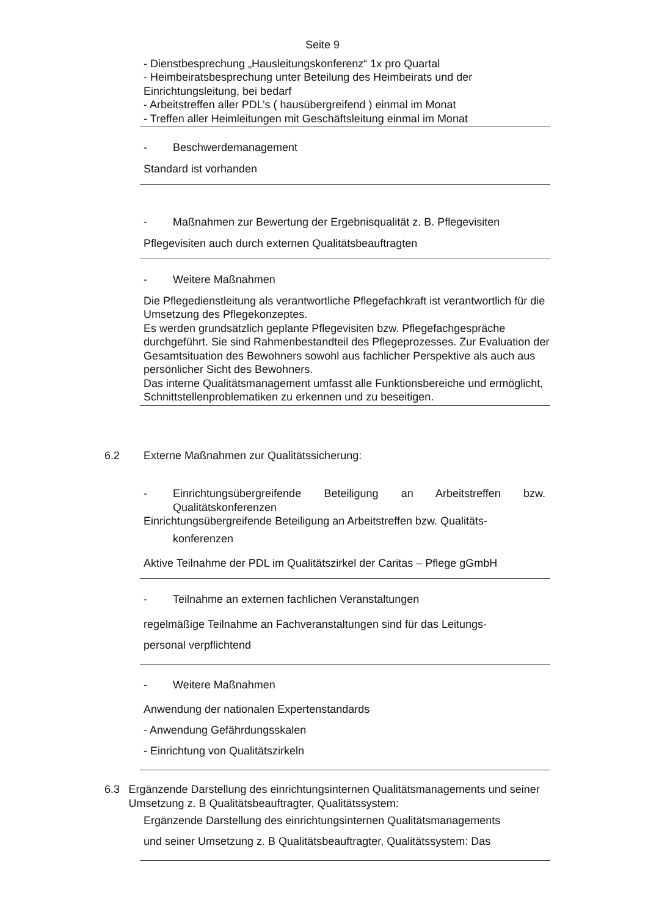Seite 9
- Dienstbesprechung „Hausleitungskonferenz“ 1x pro Quartal
- Heimbeiratsbesprechung unter Beteilung des Heimbeirats und der Einrichtungsleitung, bei bedarf
- Arbeitstreffen aller PDL’s ( hausübergreifend ) einmal im Monat
- Treffen aller Heimleitungen mit Geschäftsleitung einmal im Monat
- Beschwerdemanagement
Standard ist vorhanden
- Maßnahmen zur Bewertung der Ergebnisqualität z. B. Pflegevisiten
Pflegevisiten auch durch externen Qualitätsbeauftragten
- Weitere Maßnahmen
Die Pflegedienstleitung als verantwortliche Pflegefachkraft ist verantwortlich für die Umsetzung des Pflegekonzeptes.
Es werden grundsätzlich geplante Pflegevisiten bzw. Pflegefachgespräche durchgeführt. Sie sind Rahmenbestandteil des Pflegeprozesses. Zur Evaluation der Gesamtsituation des Bewohners sowohl aus fachlicher Perspektive als auch aus persönlicher Sicht des Bewohners.
Das interne Qualitätsmanagement umfasst alle Funktionsbereiche und ermöglicht, Schnittstellenproblematiken zu erkennen und zu beseitigen.
6.2 Externe Maßnahmen zur Qualitätssicherung:
- Einrichtungsübergreifende Beteiligung an Arbeitstreffen bzw. Qualitätskonferenzen
Einrichtungsübergreifende Beteiligung an Arbeitstreffen bzw. Qualitäts-
konferenzen
Aktive Teilnahme der PDL im Qualitätszirkel der Caritas – Pflege gGmbH
- Teilnahme an externen fachlichen Veranstaltungen
regelmäßige Teilnahme an Fachveranstaltungen sind für das Leitungs-
personal verpflichtend
- Weitere Maßnahmen
Anwendung der nationalen Expertenstandards
- Anwendung Gefährdungsskalen
- Einrichtung von Qualitätszirkeln
6.3 Ergänzende Darstellung des einrichtungsinternen Qualitätsmanagements und seiner Umsetzung z. B Qualitätsbeauftragter, Qualitätssystem:
Ergänzende Darstellung des einrichtungsinternen Qualitätsmanagements
und seiner Umsetzung z. B Qualitätsbeauftragter, Qualitätssystem: Das